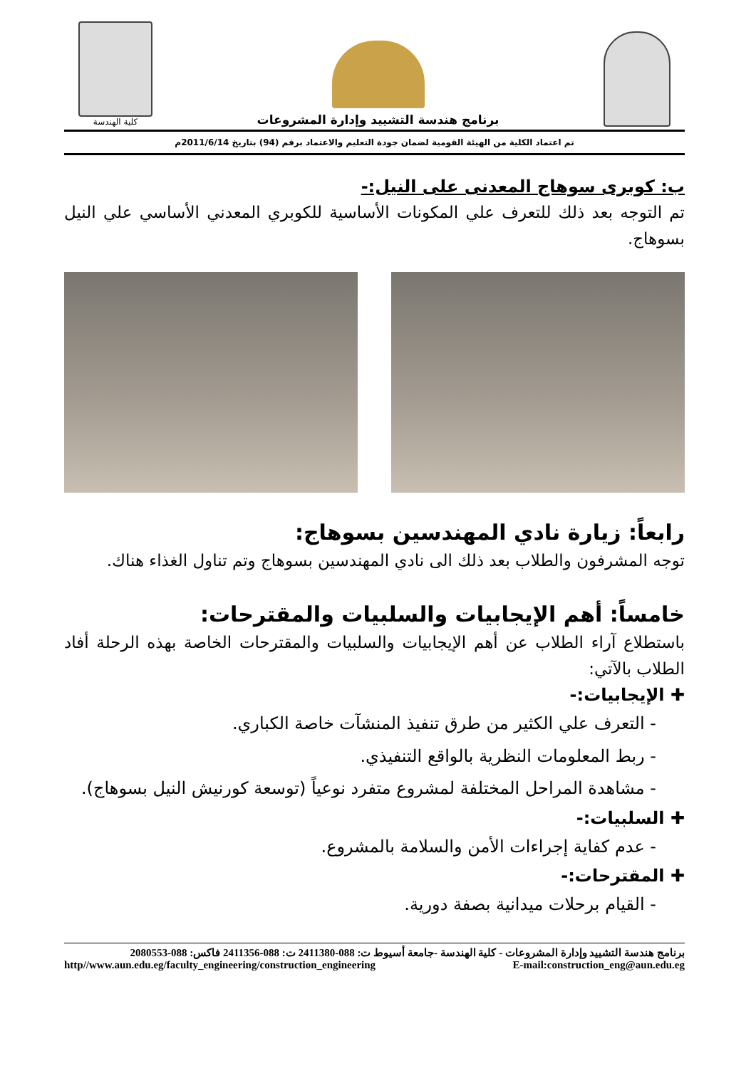برنامج هندسة التشييد وإدارة المشروعات
كلية الهندسة
تم اعتماد الكلية من الهيئة القومية لضمان جودة التعليم والاعتماد برقم (94) بتاريخ 2011/6/14م
ب: كوبرى سوهاج المعدنى على النيل:-
تم التوجه بعد ذلك للتعرف علي المكونات الأساسية للكوبري المعدني الأساسي علي النيل بسوهاج.
رابعاً: زيارة نادي المهندسين بسوهاج:
توجه المشرفون والطلاب بعد ذلك الى نادي المهندسين بسوهاج وتم تناول الغذاء هناك.
خامساً: أهم الإيجابيات والسلبيات والمقترحات:
باستطلاع آراء الطلاب عن أهم الإيجابيات والسلبيات والمقترحات الخاصة بهذه الرحلة أفاد الطلاب بالآتي:
✚ الإيجابيات:-
- التعرف علي الكثير من طرق تنفيذ المنشآت خاصة الكباري.
- ربط المعلومات النظرية بالواقع التنفيذي.
- مشاهدة المراحل المختلفة لمشروع متفرد نوعياً (توسعة كورنيش النيل بسوهاج).
✚ السلبيات:-
- عدم كفاية إجراءات الأمن والسلامة بالمشروع.
✚ المقترحات:-
- القيام برحلات ميدانية بصفة دورية.
برنامج هندسة التشييد وإدارة المشروعات - كلية الهندسة -جامعة أسيوط ت: 088-2411380 ت: 088-2411356 فاكس: 088-2080553
http//www.aun.edu.eg/faculty_engineering/construction_engineering E-mail:construction_eng@aun.edu.eg